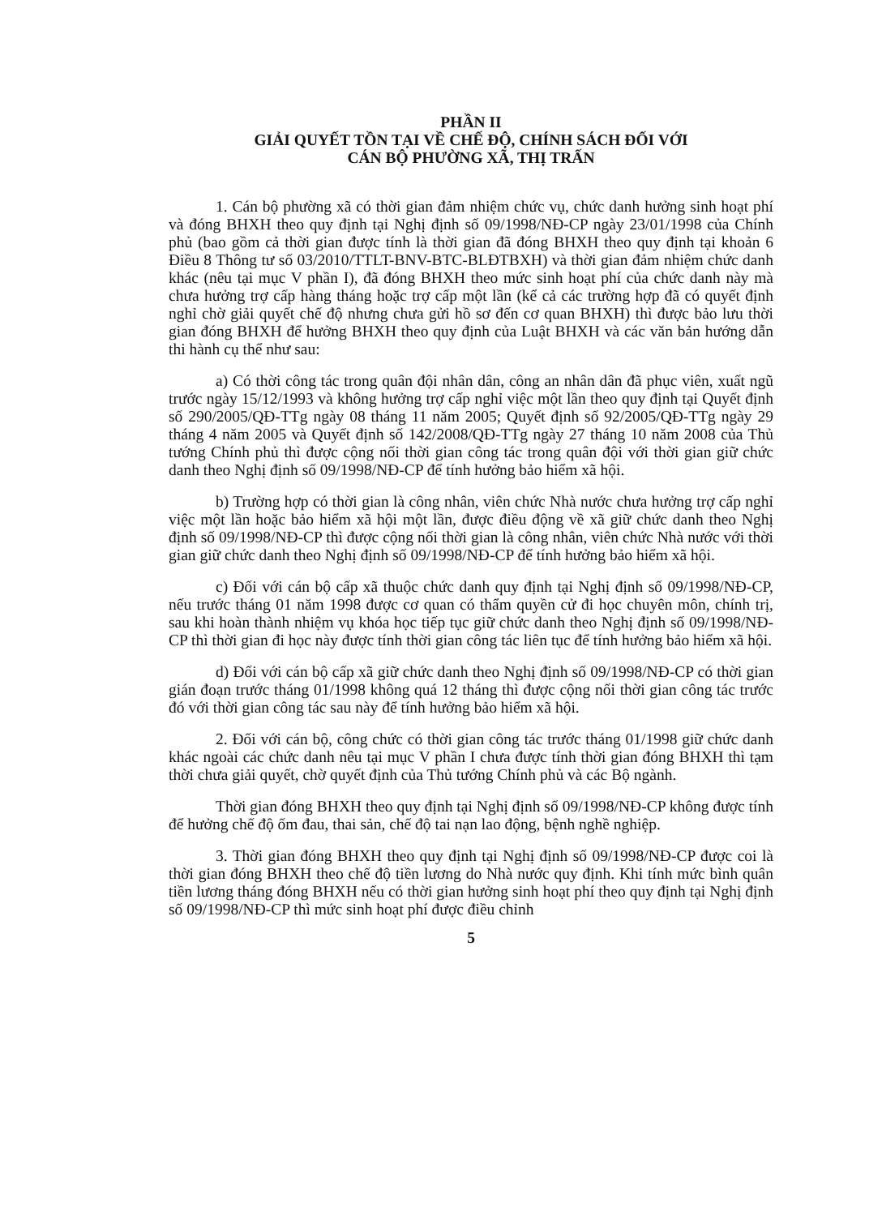PHẦN II
GIẢI QUYẾT TỒN TẠI VỀ CHẾ ĐỘ, CHÍNH SÁCH ĐỐI VỚI
CÁN BỘ PHƯỜNG XÃ, THỊ TRẤN
1. Cán bộ phường xã có thời gian đảm nhiệm chức vụ, chức danh hưởng sinh hoạt phí và đóng BHXH theo quy định tại Nghị định số 09/1998/NĐ-CP ngày 23/01/1998 của Chính phủ (bao gồm cả thời gian được tính là thời gian đã đóng BHXH theo quy định tại khoản 6 Điều 8 Thông tư số 03/2010/TTLT-BNV-BTC-BLĐTBXH) và thời gian đảm nhiệm chức danh khác (nêu tại mục V phần I), đã đóng BHXH theo mức sinh hoạt phí của chức danh này mà chưa hưởng trợ cấp hàng tháng hoặc trợ cấp một lần (kể cả các trường hợp đã có quyết định nghỉ chờ giải quyết chế độ nhưng chưa gửi hồ sơ đến cơ quan BHXH) thì được bảo lưu thời gian đóng BHXH để hưởng BHXH theo quy định của Luật BHXH và các văn bản hướng dẫn thi hành cụ thể như sau:
a) Có thời công tác trong quân đội nhân dân, công an nhân dân đã phục viên, xuất ngũ trước ngày 15/12/1993 và không hưởng trợ cấp nghỉ việc một lần theo quy định tại Quyết định số 290/2005/QĐ-TTg ngày 08 tháng 11 năm 2005; Quyết định số 92/2005/QĐ-TTg ngày 29 tháng 4 năm 2005 và Quyết định số 142/2008/QĐ-TTg ngày 27 tháng 10 năm 2008 của Thủ tướng Chính phủ thì được cộng nối thời gian công tác trong quân đội với thời gian giữ chức danh theo Nghị định số 09/1998/NĐ-CP để tính hưởng bảo hiểm xã hội.
b) Trường hợp có thời gian là công nhân, viên chức Nhà nước chưa hưởng trợ cấp nghỉ việc một lần hoặc bảo hiểm xã hội một lần, được điều động về xã giữ chức danh theo Nghị định số 09/1998/NĐ-CP thì được cộng nối thời gian là công nhân, viên chức Nhà nước với thời gian giữ chức danh theo Nghị định số 09/1998/NĐ-CP để tính hưởng bảo hiểm xã hội.
c) Đối với cán bộ cấp xã thuộc chức danh quy định tại Nghị định số 09/1998/NĐ-CP, nếu trước tháng 01 năm 1998 được cơ quan có thẩm quyền cử đi học chuyên môn, chính trị, sau khi hoàn thành nhiệm vụ khóa học tiếp tục giữ chức danh theo Nghị định số 09/1998/NĐ-CP thì thời gian đi học này được tính thời gian công tác liên tục để tính hưởng bảo hiểm xã hội.
d) Đối với cán bộ cấp xã giữ chức danh theo Nghị định số 09/1998/NĐ-CP có thời gian gián đoạn trước tháng 01/1998 không quá 12 tháng thì được cộng nối thời gian công tác trước đó với thời gian công tác sau này để tính hưởng bảo hiểm xã hội.
2. Đối với cán bộ, công chức có thời gian công tác trước tháng 01/1998 giữ chức danh khác ngoài các chức danh nêu tại mục V phần I chưa được tính thời gian đóng BHXH thì tạm thời chưa giải quyết, chờ quyết định của Thủ tướng Chính phủ và các Bộ ngành.
Thời gian đóng BHXH theo quy định tại Nghị định số 09/1998/NĐ-CP không được tính để hưởng chế độ ốm đau, thai sản, chế độ tai nạn lao động, bệnh nghề nghiệp.
3. Thời gian đóng BHXH theo quy định tại Nghị định số 09/1998/NĐ-CP được coi là thời gian đóng BHXH theo chế độ tiền lương do Nhà nước quy định. Khi tính mức bình quân tiền lương tháng đóng BHXH nếu có thời gian hưởng sinh hoạt phí theo quy định tại Nghị định số 09/1998/NĐ-CP thì mức sinh hoạt phí được điều chỉnh
5